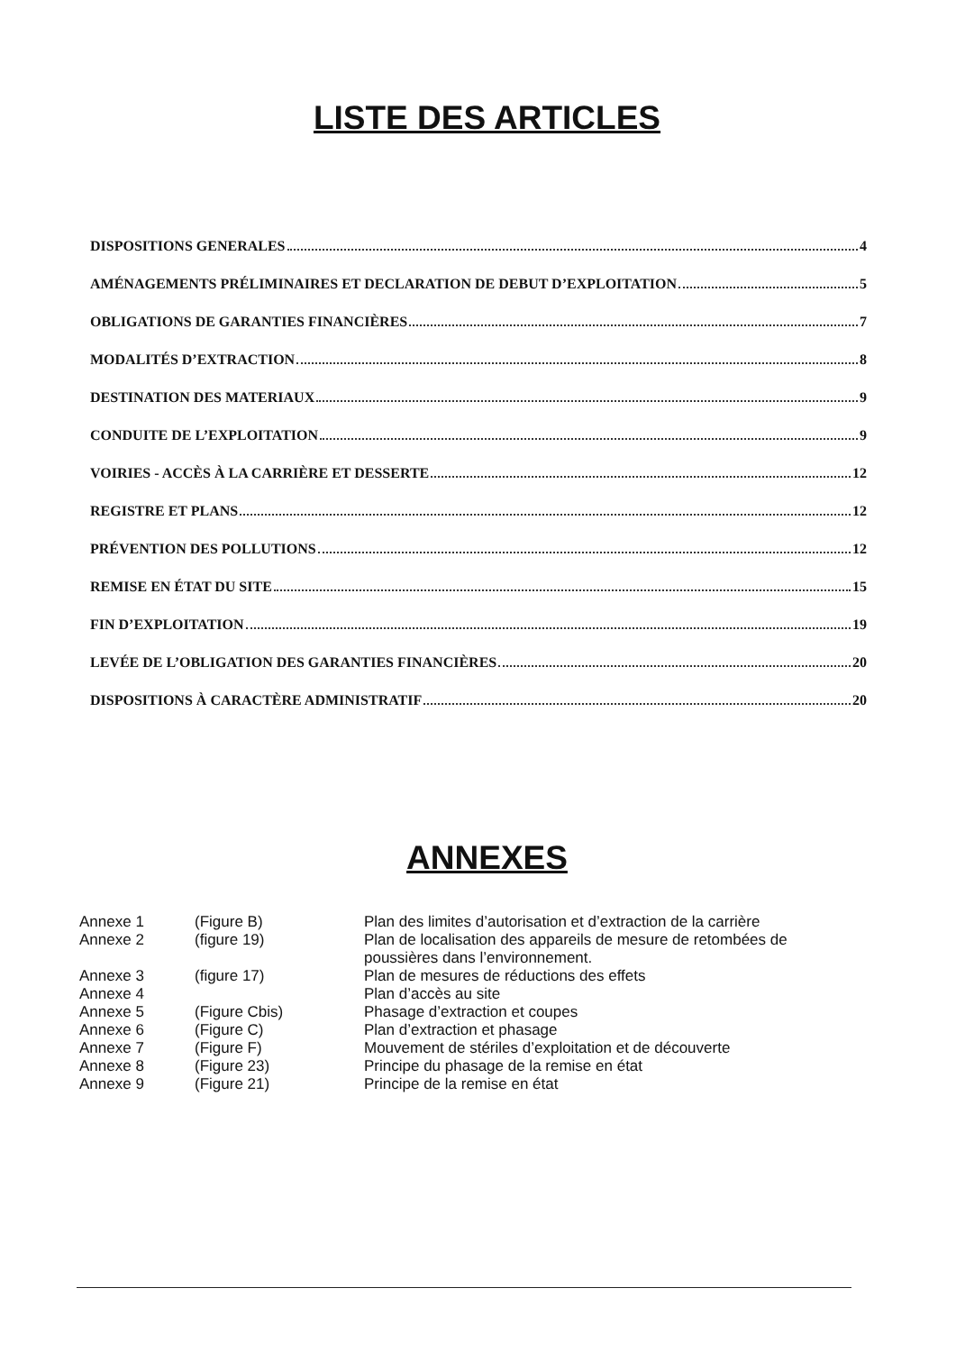LISTE DES ARTICLES
DISPOSITIONS GENERALES 4
AMÉNAGEMENTS PRÉLIMINAIRES ET DECLARATION DE DEBUT D’EXPLOITATION 5
OBLIGATIONS DE GARANTIES FINANCIÈRES 7
MODALITÉS D’EXTRACTION 8
DESTINATION DES MATERIAUX 9
CONDUITE DE L’EXPLOITATION 9
VOIRIES - ACCÈS À LA CARRIÈRE ET DESSERTE 12
REGISTRE ET PLANS 12
PRÉVENTION DES POLLUTIONS 12
REMISE EN ÉTAT DU SITE 15
FIN D’EXPLOITATION 19
LEVÉE DE L’OBLIGATION DES GARANTIES FINANCIÈRES 20
DISPOSITIONS À CARACTÈRE ADMINISTRATIF 20
ANNEXES
| Annexe 1 | (Figure B) | Plan des limites d’autorisation et d’extraction de la carrière |
| Annexe 2 | (figure 19) | Plan de localisation des appareils de mesure de retombées de poussières dans l’environnement. |
| Annexe 3 | (figure 17) | Plan de mesures de réductions des effets |
| Annexe 4 | | Plan d’accès au site |
| Annexe 5 | (Figure Cbis) | Phasage d’extraction et coupes |
| Annexe 6 | (Figure C) | Plan d’extraction et phasage |
| Annexe 7 | (Figure F) | Mouvement de stériles d’exploitation et de découverte |
| Annexe 8 | (Figure 23) | Principe du phasage de la remise en état |
| Annexe 9 | (Figure 21) | Principe de la remise en état |